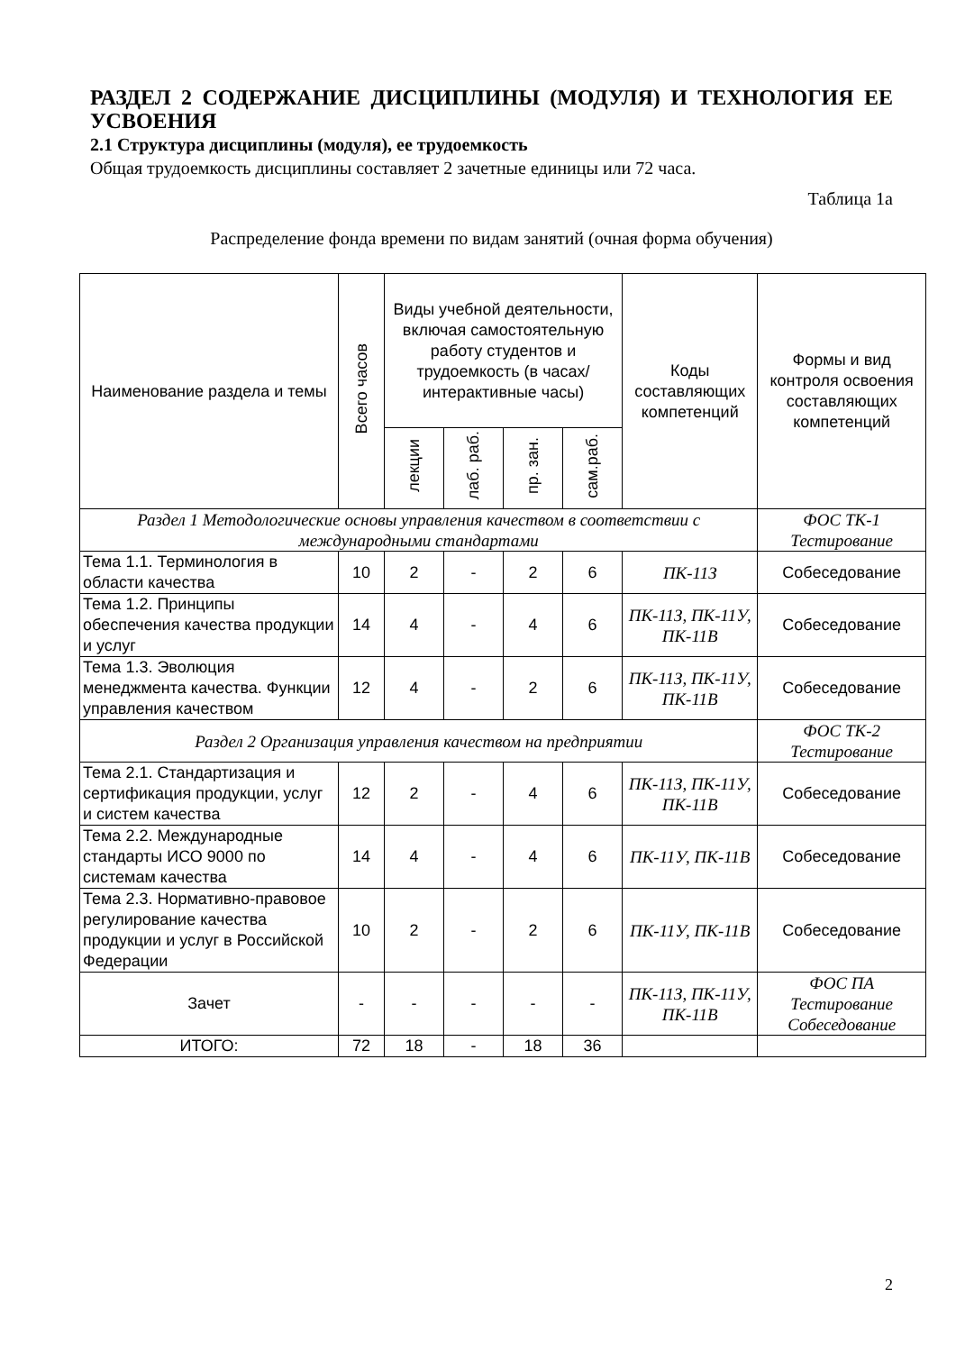РАЗДЕЛ 2 СОДЕРЖАНИЕ ДИСЦИПЛИНЫ (МОДУЛЯ) И ТЕХНОЛОГИЯ ЕЕ УСВОЕНИЯ
2.1 Структура дисциплины (модуля), ее трудоемкость
Общая трудоемкость дисциплины составляет 2 зачетные единицы или 72 часа.
Таблица 1а
Распределение фонда времени по видам занятий (очная форма обучения)
| Наименование раздела и темы | Всего часов | Виды учебной деятельности, включая самостоятельную работу студентов и трудоемкость (в часах/ интерактивные часы) | | | | Коды составляющих компетенций | Формы и вид контроля освоения составляющих компетенций |
| --- | --- | --- | --- | --- | --- | --- | --- |
| | | лекции | лаб. раб. | пр. зан. | сам.раб. | | |
| Раздел 1 Методологические основы управления качеством в соответствии с международными стандартами | | | | | | | ФОС ТК-1 Тестирование |
| Тема 1.1. Терминология в области качества | 10 | 2 | - | 2 | 6 | ПК-11З | Собеседование |
| Тема 1.2. Принципы обеспечения качества продукции и услуг | 14 | 4 | - | 4 | 6 | ПК-11З, ПК-11У, ПК-11В | Собеседование |
| Тема 1.3. Эволюция менеджмента качества. Функции управления качеством | 12 | 4 | - | 2 | 6 | ПК-11З, ПК-11У, ПК-11В | Собеседование |
| Раздел 2 Организация управления качеством на предприятии | | | | | | | ФОС ТК-2 Тестирование |
| Тема 2.1. Стандартизация и сертификация продукции, услуг и систем качества | 12 | 2 | - | 4 | 6 | ПК-11З, ПК-11У, ПК-11В | Собеседование |
| Тема 2.2. Международные стандарты ИСО 9000 по системам качества | 14 | 4 | - | 4 | 6 | ПК-11У, ПК-11В | Собеседование |
| Тема 2.3. Нормативно-правовое регулирование качества продукции и услуг в Российской Федерации | 10 | 2 | - | 2 | 6 | ПК-11У, ПК-11В | Собеседование |
| Зачет | - | - | - | - | - | ПК-11З, ПК-11У, ПК-11В | ФОС ПА Тестирование Собеседование |
| ИТОГО: | 72 | 18 | - | 18 | 36 | | |
2